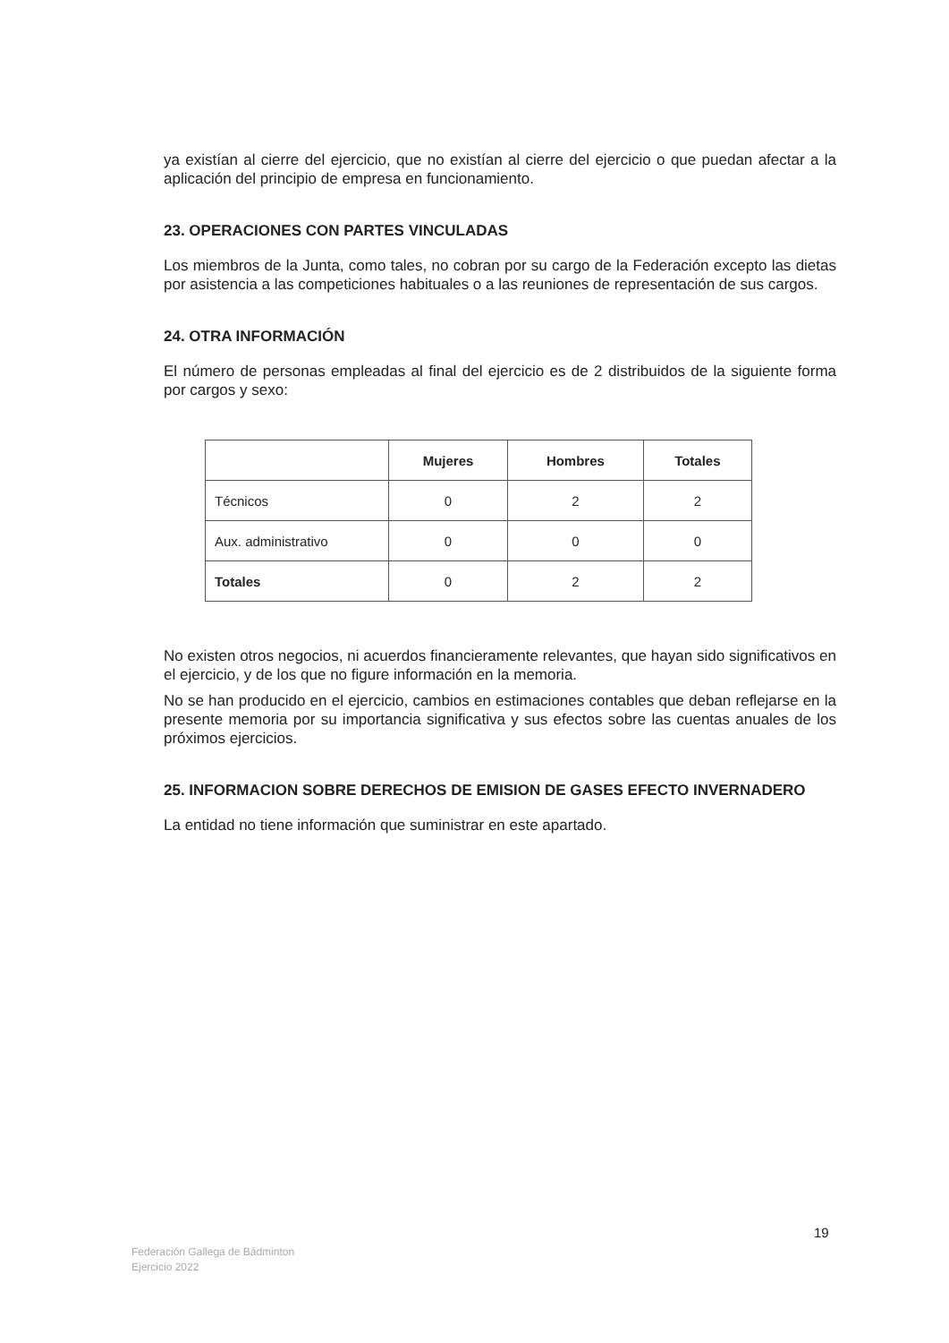ya existían al cierre del ejercicio, que no existían al cierre del ejercicio o que puedan afectar a la aplicación del principio de empresa en funcionamiento.
23. OPERACIONES CON PARTES VINCULADAS
Los miembros de la Junta, como tales, no cobran por su cargo de la Federación excepto las dietas por asistencia a las competiciones habituales o a las reuniones de representación de sus cargos.
24. OTRA INFORMACIÓN
El número de personas empleadas al final del ejercicio es de 2 distribuidos de la siguiente forma por cargos y sexo:
| | Mujeres | Hombres | Totales |
| --- | --- | --- | --- |
| Técnicos | 0 | 2 | 2 |
| Aux. administrativo | 0 | 0 | 0 |
| Totales | 0 | 2 | 2 |
No existen otros negocios, ni acuerdos financieramente relevantes, que hayan sido significativos en el ejercicio, y de los que no figure información en la memoria.
No se han producido en el ejercicio, cambios en estimaciones contables que deban reflejarse en la presente memoria por su importancia significativa y sus efectos sobre las cuentas anuales de los próximos ejercicios.
25. INFORMACION SOBRE DERECHOS DE EMISION DE GASES EFECTO INVERNADERO
La entidad no tiene información que suministrar en este apartado.
19
Federación Gallega de Bádminton
Ejercicio 2022